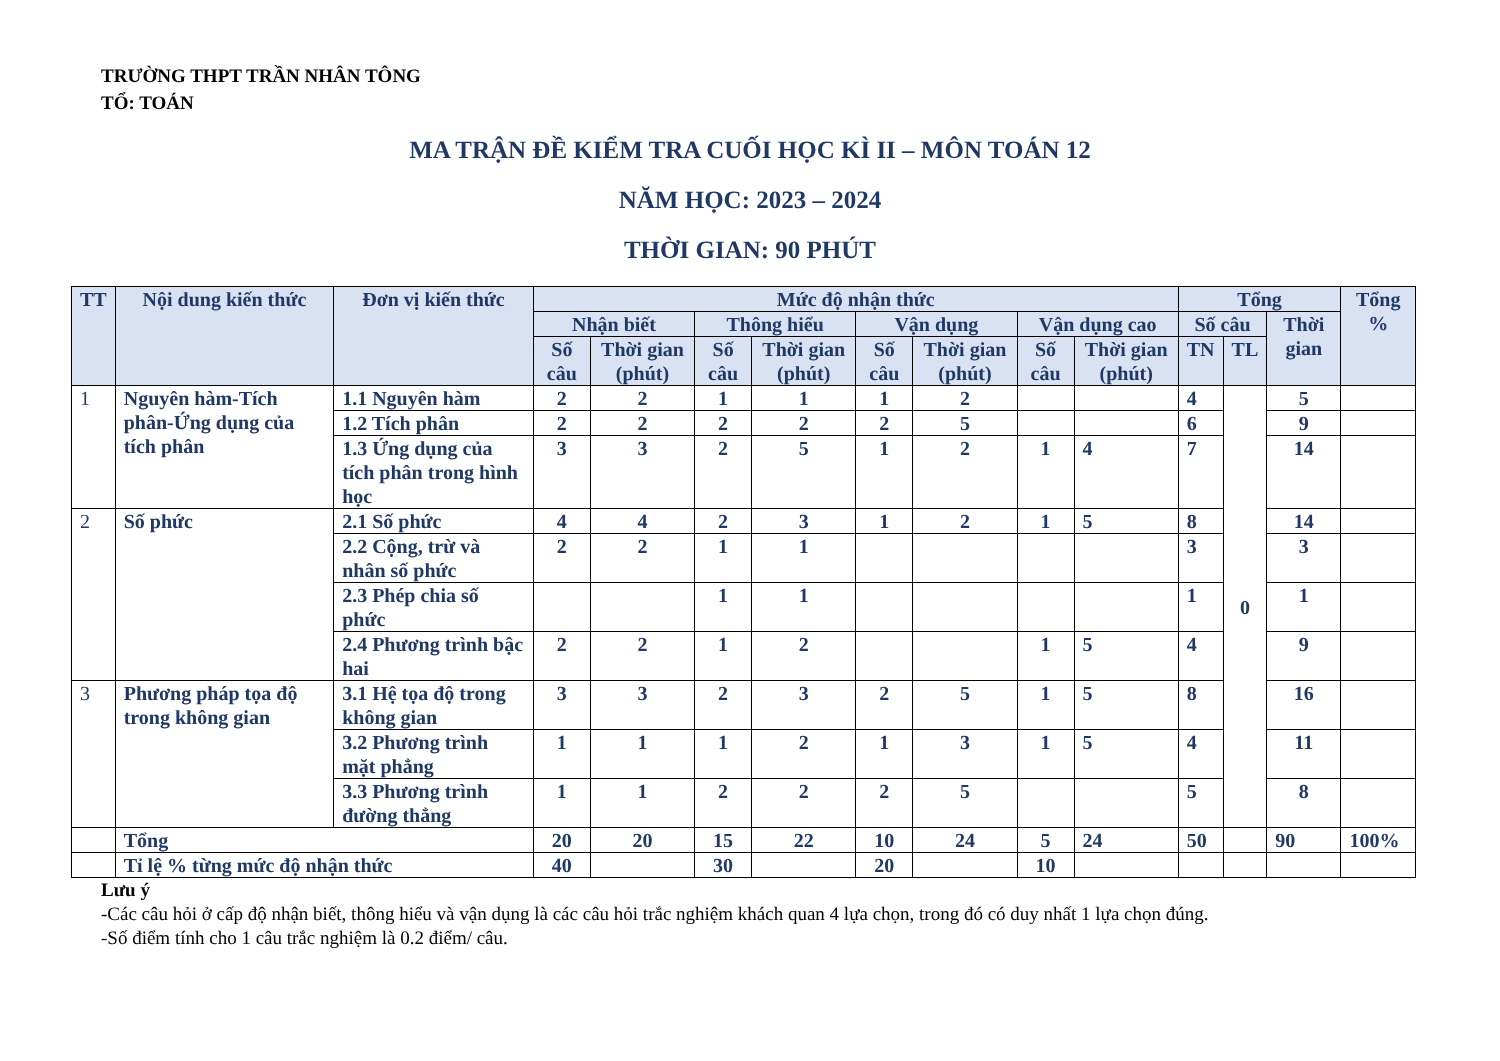TRƯỜNG THPT TRẦN NHÂN TÔNG
TỔ: TOÁN
MA TRẬN ĐỀ KIỂM TRA CUỐI HỌC KÌ II – MÔN TOÁN 12
NĂM HỌC: 2023 – 2024
THỜI GIAN: 90 PHÚT
| TT | Nội dung kiến thức | Đơn vị kiến thức | Mức độ nhận thức | | | | | | | | Tổng | | | Tổng % |
| --- | --- | --- | --- | --- | --- | --- | --- | --- | --- | --- | --- | --- | --- | --- |
| | | | Nhận biết | | Thông hiểu | | Vận dụng | | Vận dụng cao | | Số câu | | Thời gian | |
| | | | Số câu | Thời gian (phút) | Số câu | Thời gian (phút) | Số câu | Thời gian (phút) | Số câu | Thời gian (phút) | TN | TL | | |
| 1 | Nguyên hàm-Tích phân-Ứng dụng của tích phân | 1.1 Nguyên hàm | 2 | 2 | 1 | 1 | 1 | 2 | | | 4 | 0 | 5 | |
| | | 1.2 Tích phân | 2 | 2 | 2 | 2 | 2 | 5 | | | 6 | | 9 | |
| | | 1.3 Ứng dụng của tích phân trong hình học | 3 | 3 | 2 | 5 | 1 | 2 | 1 | 4 | 7 | | 14 | |
| 2 | Số phức | 2.1 Số phức | 4 | 4 | 2 | 3 | 1 | 2 | 1 | 5 | 8 | | 14 | |
| | | 2.2 Cộng, trừ và nhân số phức | 2 | 2 | 1 | 1 | | | | | 3 | | 3 | |
| | | 2.3 Phép chia số phức | | | 1 | 1 | | | | | 1 | | 1 | |
| | | 2.4 Phương trình bậc hai | 2 | 2 | 1 | 2 | | | 1 | 5 | 4 | | 9 | |
| 3 | Phương pháp tọa độ trong không gian | 3.1 Hệ tọa độ trong không gian | 3 | 3 | 2 | 3 | 2 | 5 | 1 | 5 | 8 | | 16 | |
| | | 3.2 Phương trình mặt phẳng | 1 | 1 | 1 | 2 | 1 | 3 | 1 | 5 | 4 | | 11 | |
| | | 3.3 Phương trình đường thẳng | 1 | 1 | 2 | 2 | 2 | 5 | | | 5 | | 8 | |
| | Tổng | | 20 | 20 | 15 | 22 | 10 | 24 | 5 | 24 | 50 | | 90 | 100% |
| | Tỉ lệ % từng mức độ nhận thức | | 40 | | 30 | | 20 | | 10 | | | | | |
Lưu ý
-Các câu hỏi ở cấp độ nhận biết, thông hiểu và vận dụng là các câu hỏi trắc nghiệm khách quan 4 lựa chọn, trong đó có duy nhất 1 lựa chọn đúng.
-Số điểm tính cho 1 câu trắc nghiệm là 0.2 điểm/ câu.